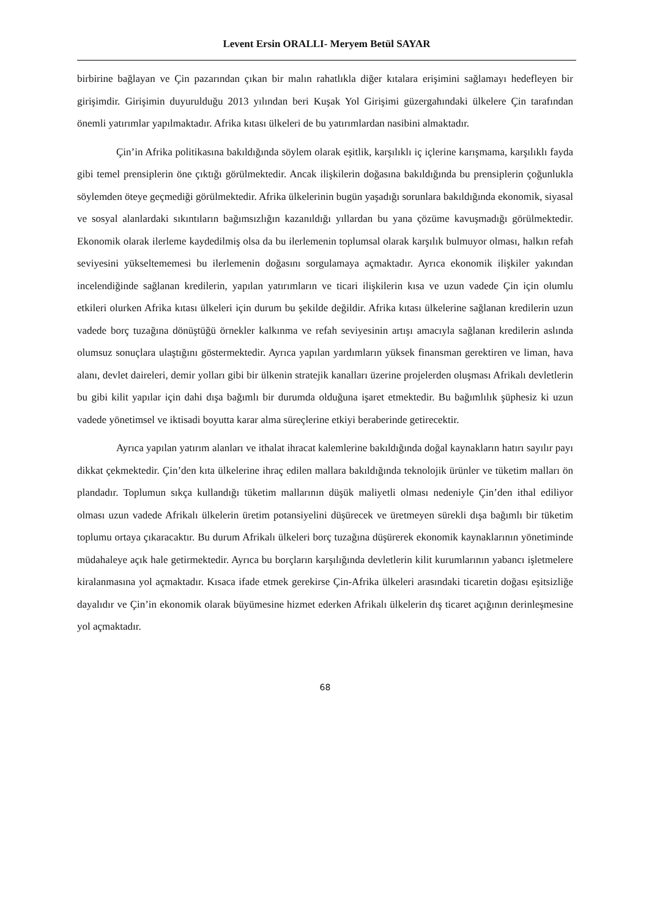Levent Ersin ORALLI- Meryem Betül SAYAR
birbirine bağlayan ve Çin pazarından çıkan bir malın rahatlıkla diğer kıtalara erişimini sağlamayı hedefleyen bir girişimdir. Girişimin duyurulduğu 2013 yılından beri Kuşak Yol Girişimi güzergahındaki ülkelere Çin tarafından önemli yatırımlar yapılmaktadır. Afrika kıtası ülkeleri de bu yatırımlardan nasibini almaktadır.
Çin’in Afrika politikasına bakıldığında söylem olarak eşitlik, karşılıklı iç içlerine karışmama, karşılıklı fayda gibi temel prensiplerin öne çıktığı görülmektedir. Ancak ilişkilerin doğasına bakıldığında bu prensiplerin çoğunlukla söylemden öteye geçmediği görülmektedir. Afrika ülkelerinin bugün yaşadığı sorunlara bakıldığında ekonomik, siyasal ve sosyal alanlardaki sıkıntıların bağımsızlığın kazanıldığı yıllardan bu yana çözüme kavuşmadığı görülmektedir. Ekonomik olarak ilerleme kaydedilmiş olsa da bu ilerlemenin toplumsal olarak karşılık bulmuyor olması, halkın refah seviyesini yükseltememesi bu ilerlemenin doğasını sorgulamaya açmaktadır. Ayrıca ekonomik ilişkiler yakından incelendiğinde sağlanan kredilerin, yapılan yatırımların ve ticari ilişkilerin kısa ve uzun vadede Çin için olumlu etkileri olurken Afrika kıtası ülkeleri için durum bu şekilde değildir. Afrika kıtası ülkelerine sağlanan kredilerin uzun vadede borç tuzağına dönüştüğü örnekler kalkınma ve refah seviyesinin artışı amacıyla sağlanan kredilerin aslında olumsuz sonuçlara ulaştığını göstermektedir. Ayrıca yapılan yardımların yüksek finansman gerektiren ve liman, hava alanı, devlet daireleri, demir yolları gibi bir ülkenin stratejik kanalları üzerine projelerden oluşması Afrikalı devletlerin bu gibi kilit yapılar için dahi dışa bağımlı bir durumda olduğuna işaret etmektedir. Bu bağımlılık şüphesiz ki uzun vadede yönetimsel ve iktisadi boyutta karar alma süreçlerine etkiyi beraberinde getirecektir.
Ayrıca yapılan yatırım alanları ve ithalat ihracat kalemlerine bakıldığında doğal kaynakların hatırı sayılır payı dikkat çekmektedir. Çin’den kıta ülkelerine ihraç edilen mallara bakıldığında teknolojik ürünler ve tüketim malları ön plandadır. Toplumun sıkça kullandığı tüketim mallarının düşük maliyetli olması nedeniyle Çin’den ithal ediliyor olması uzun vadede Afrikalı ülkelerin üretim potansiyelini düşürecek ve üretmeyen sürekli dışa bağımlı bir tüketim toplumu ortaya çıkaracaktır. Bu durum Afrikalı ülkeleri borç tuzağına düşürerek ekonomik kaynaklarının yönetiminde müdahaleye açık hale getirmektedir. Ayrıca bu borçların karşılığında devletlerin kilit kurumlarının yabancı işletmelere kiralanmasına yol açmaktadır. Kısaca ifade etmek gerekirse Çin-Afrika ülkeleri arasındaki ticaretin doğası eşitsizliğe dayalıdır ve Çin’in ekonomik olarak büyümesine hizmet ederken Afrikalı ülkelerin dış ticaret açığının derinleşmesine yol açmaktadır.
68